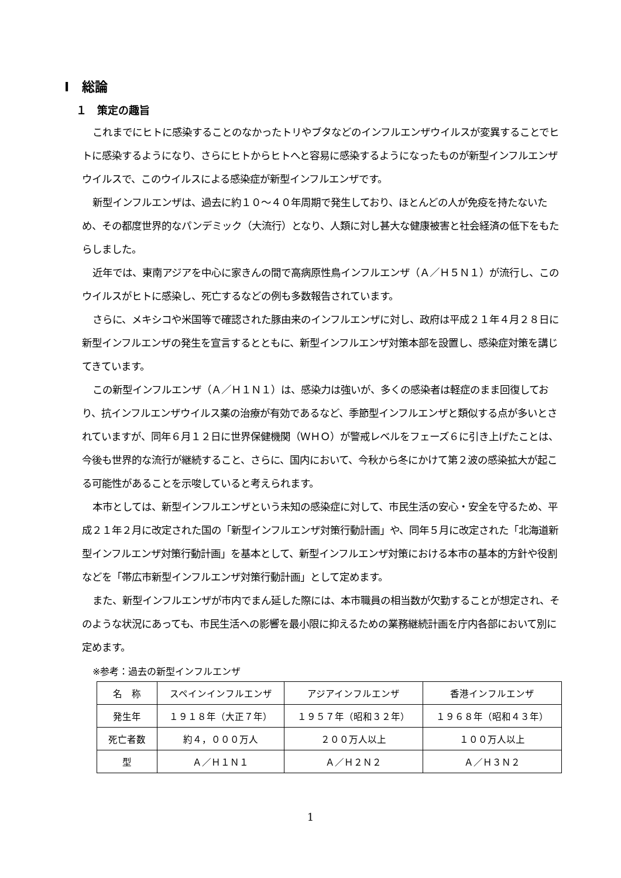Ⅰ　総論
１　策定の趣旨
これまでにヒトに感染することのなかったトリやブタなどのインフルエンザウイルスが変異することでヒトに感染するようになり、さらにヒトからヒトへと容易に感染するようになったものが新型インフルエンザウイルスで、このウイルスによる感染症が新型インフルエンザです。
新型インフルエンザは、過去に約１０～４０年周期で発生しており、ほとんどの人が免疫を持たないため、その都度世界的なパンデミック（大流行）となり、人類に対し甚大な健康被害と社会経済の低下をもたらしました。
近年では、東南アジアを中心に家きんの間で高病原性鳥インフルエンザ（Ａ／Ｈ５Ｎ１）が流行し、このウイルスがヒトに感染し、死亡するなどの例も多数報告されています。
さらに、メキシコや米国等で確認された豚由来のインフルエンザに対し、政府は平成２１年４月２８日に新型インフルエンザの発生を宣言するとともに、新型インフルエンザ対策本部を設置し、感染症対策を講じてきています。
この新型インフルエンザ（Ａ／Ｈ１Ｎ１）は、感染力は強いが、多くの感染者は軽症のまま回復しており、抗インフルエンザウイルス薬の治療が有効であるなど、季節型インフルエンザと類似する点が多いとされていますが、同年６月１２日に世界保健機関（ＷＨＯ）が警戒レベルをフェーズ６に引き上げたことは、今後も世界的な流行が継続すること、さらに、国内において、今秋から冬にかけて第２波の感染拡大が起こる可能性があることを示唆していると考えられます。
本市としては、新型インフルエンザという未知の感染症に対して、市民生活の安心・安全を守るため、平成２１年２月に改定された国の「新型インフルエンザ対策行動計画」や、同年５月に改定された「北海道新型インフルエンザ対策行動計画」を基本として、新型インフルエンザ対策における本市の基本的方針や役割などを「帯広市新型インフルエンザ対策行動計画」として定めます。
また、新型インフルエンザが市内でまん延した際には、本市職員の相当数が欠勤することが想定され、そのような状況にあっても、市民生活への影響を最小限に抑えるための業務継続計画を庁内各部において別に定めます。
※参考：過去の新型インフルエンザ
| 名 称 | スペインインフルエンザ | アジアインフルエンザ | 香港インフルエンザ |
| 発生年 | １９１８年（大正７年） | １９５７年（昭和３２年） | １９６８年（昭和４３年） |
| 死亡者数 | 約４，０００万人 | ２００万人以上 | １００万人以上 |
| 型 | Ａ／Ｈ１Ｎ１ | Ａ／Ｈ２Ｎ２ | Ａ／Ｈ３Ｎ２ |
1